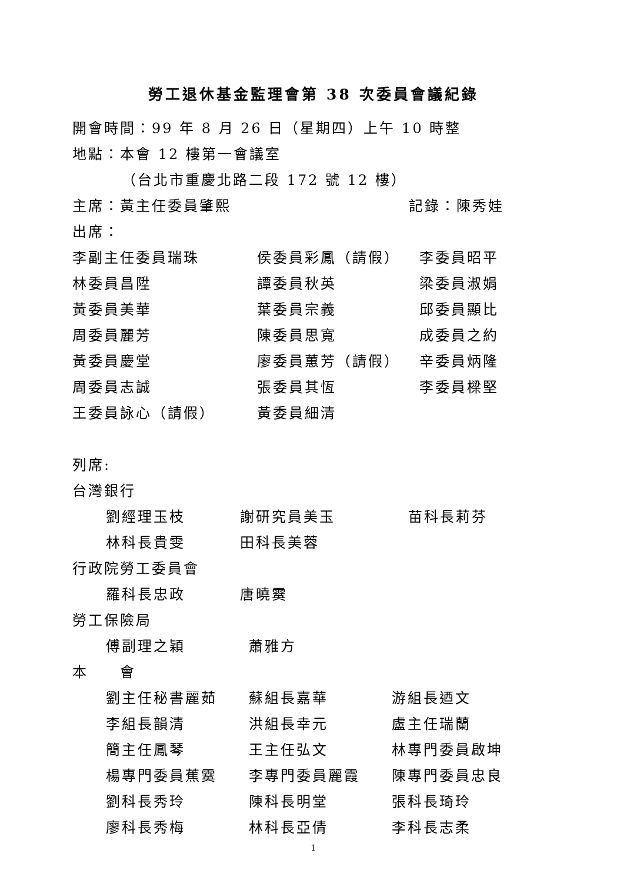勞工退休基金監理會第 38 次委員會議紀錄
開會時間：99 年 8 月 26 日（星期四）上午 10 時整
地點：本會 12 樓第一會議室
（台北市重慶北路二段 172 號 12 樓）
主席：黃主任委員肇熙 記錄：陳秀娃
出席：
李副主任委員瑞珠 侯委員彩鳳（請假） 李委員昭平
林委員昌陞 譚委員秋英 梁委員淑娟
黃委員美華 葉委員宗義 邱委員顯比
周委員麗芳 陳委員思寬 成委員之約
黃委員慶堂 廖委員蕙芳（請假） 辛委員炳隆
周委員志誠 張委員其恆 李委員樑堅
王委員詠心（請假） 黃委員細清
列席:
台灣銀行
劉經理玉枝 謝研究員美玉 苗科長莉芬
林科長貴雯 田科長美蓉
行政院勞工委員會
羅科長忠政 唐曉霙
勞工保險局
傅副理之穎 蕭雅方
本　　會
劉主任秘書麗茹 蘇組長嘉華 游組長迺文
李組長韻清 洪組長幸元 盧主任瑞蘭
簡主任鳳琴 王主任弘文 林專門委員啟坤
楊專門委員蕉霙 李專門委員麗霞 陳專門委員忠良
劉科長秀玲 陳科長明堂 張科長琦玲
廖科長秀梅 林科長亞倩 李科長志柔
1